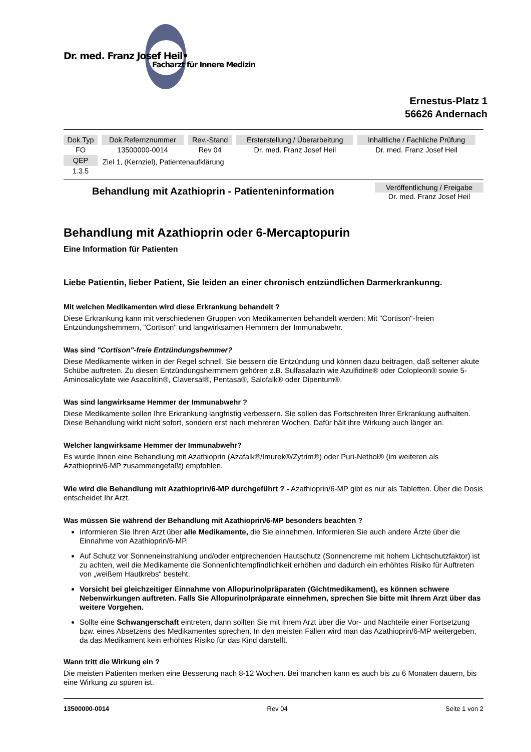Dr. med. Franz Josef Heil•
Facharzt für Innere Medizin
Ernestus-Platz 1
56626 Andernach
| Dok.Typ | Dok.Refernznummer | Rev.-Stand | Ersterstellung / Überarbeitung | Inhaltliche / Fachliche Prüfung |
| --- | --- | --- | --- | --- |
| FO | 13500000-0014 | Rev 04 | Dr. med. Franz Josef Heil | Dr. med. Franz Josef Heil |
| QEP | Ziel 1, (Kernziel), Patientenaufklärung | | | |
| 1.3.5 | | | | |
Behandlung mit Azathioprin - Patienteninformation
Veröffentlichung / Freigabe
Dr. med. Franz Josef Heil
Behandlung mit Azathioprin oder 6-Mercaptopurin
Eine Information für Patienten
Liebe Patientin, lieber Patient, Sie leiden an einer chronisch entzündlichen Darmerkrankunng.
Mit welchen Medikamenten wird diese Erkrankung behandelt ?
Diese Erkrankung kann mit verschiedenen Gruppen von Medikamenten behandelt werden: Mit "Cortison"-freien Entzündungshemmern, "Cortison" und langwirksamen Hemmern der Immunabwehr.
Was sind "Cortison"-freie Entzündungshemmer?
Diese Medikamente wirken in der Regel schnell. Sie bessern die Entzündung und können dazu beitragen, daß seltener akute Schübe auftreten. Zu diesen Entzündungshermmern gehören z.B. Sulfasalazin wie Azulfidine® oder Colopleon® sowie 5-Aminosalicylate wie Asacolitin®, Claversal®, Pentasa®, Salofalk® oder Dipentum®.
Was sind langwirksame Hemmer der Immunabwehr ?
Diese Medikamente sollen Ihre Erkrankung langfristig verbessern. Sie sollen das Fortschreiten Ihrer Erkrankung aufhalten. Diese Behandlung wirkt nicht sofort, sondern erst nach mehreren Wochen. Dafür hält ihre Wirkung auch länger an.
Welcher langwirksame Hemmer der Immunabwehr?
Es wurde Ihnen eine Behandlung mit Azathioprin (Azafalk®/Imurek®/Zytrim®) oder Puri-Nethol® (im weiteren als Azathioprin/6-MP zusammengefaßt) empfohlen.
Wie wird die Behandlung mit Azathioprin/6-MP durchgeführt ? - Azathioprin/6-MP gibt es nur als Tabletten. Über die Dosis entscheidet Ihr Arzt.
Was müssen Sie während der Behandlung mit Azathioprin/6-MP besonders beachten ?
Informieren Sie Ihren Arzt über alle Medikamente, die Sie einnehmen. Informieren Sie auch andere Ärzte über die Einnahme von Azathioprin/6-MP.
Auf Schutz vor Sonneneinstrahlung und/oder entprechenden Hautschutz (Sonnencreme mit hohem Lichtschutzfaktor) ist zu achten, weil die Medikamente die Sonnenlichtempfindlichkeit erhöhen und dadurch ein erhöhtes Risiko für Auftreten von „weißem Hautkrebs“ besteht.
Vorsicht bei gleichzeitiger Einnahme von Allopurinolpräparaten (Gichtmedikament), es können schwere Nebenwirkungen auftreten. Falls Sie Allopurinolpräparate einnehmen, sprechen Sie bitte mit Ihrem Arzt über das weitere Vorgehen.
Sollte eine Schwangerschaft eintreten, dann sollten Sie mit Ihrem Arzt über die Vor- und Nachteile einer Fortsetzung bzw. eines Absetzens des Medikamentes sprechen. In den meisten Fällen wird man das Azathioprin/6-MP weitergeben, da das Medikament kein erhöhtes Risiko für das Kind darstellt.
Wann tritt die Wirkung ein ?
Die meisten Patienten merken eine Besserung nach 8-12 Wochen. Bei manchen kann es auch bis zu 6 Monaten dauern, bis eine Wirkung zu spüren ist.
13500000-0014 Rev 04 Seite 1 von 2